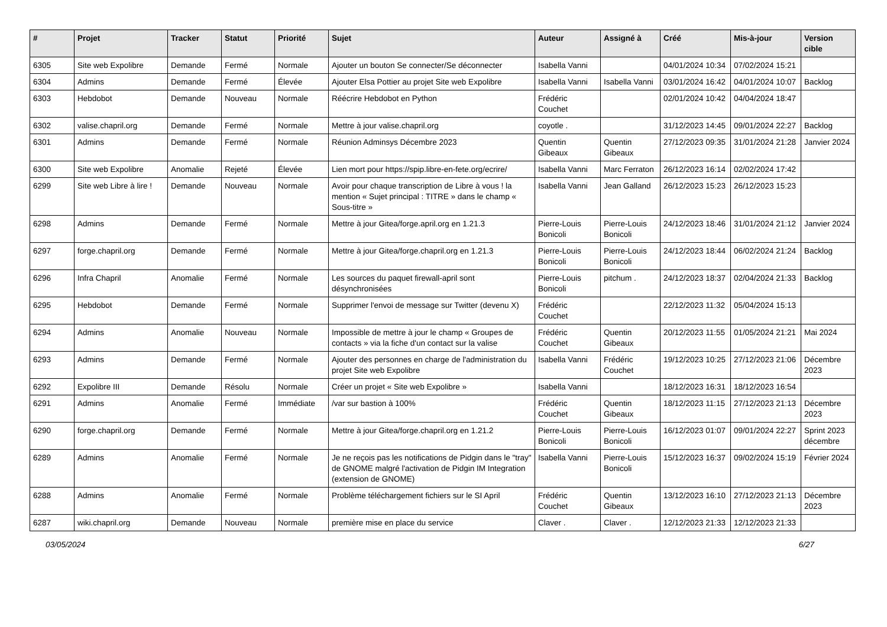| # | Projet | Tracker | Statut | Priorité | Sujet | Auteur | Assigné à | Créé | Mis-à-jour | Version cible |
| --- | --- | --- | --- | --- | --- | --- | --- | --- | --- | --- |
| 6305 | Site web Expolibre | Demande | Fermé | Normale | Ajouter un bouton Se connecter/Se déconnecter | Isabella Vanni | | 04/01/2024 10:34 | 07/02/2024 15:21 | |
| 6304 | Admins | Demande | Fermé | Élevée | Ajouter Elsa Pottier au projet Site web Expolibre | Isabella Vanni | Isabella Vanni | 03/01/2024 16:42 | 04/01/2024 10:07 | Backlog |
| 6303 | Hebdobot | Demande | Nouveau | Normale | Réécrire Hebdobot en Python | Frédéric Couchet | | 02/01/2024 10:42 | 04/04/2024 18:47 | |
| 6302 | valise.chapril.org | Demande | Fermé | Normale | Mettre à jour valise.chapril.org | coyotle . | | 31/12/2023 14:45 | 09/01/2024 22:27 | Backlog |
| 6301 | Admins | Demande | Fermé | Normale | Réunion Adminsys Décembre 2023 | Quentin Gibeaux | Quentin Gibeaux | 27/12/2023 09:35 | 31/01/2024 21:28 | Janvier 2024 |
| 6300 | Site web Expolibre | Anomalie | Rejeté | Élevée | Lien mort pour https://spip.libre-en-fete.org/ecrire/ | Isabella Vanni | Marc Ferraton | 26/12/2023 16:14 | 02/02/2024 17:42 | |
| 6299 | Site web Libre à lire ! | Demande | Nouveau | Normale | Avoir pour chaque transcription de Libre à vous ! la mention « Sujet principal : TITRE » dans le champ « Sous-titre » | Isabella Vanni | Jean Galland | 26/12/2023 15:23 | 26/12/2023 15:23 | |
| 6298 | Admins | Demande | Fermé | Normale | Mettre à jour Gitea/forge.april.org en 1.21.3 | Pierre-Louis Bonicoli | Pierre-Louis Bonicoli | 24/12/2023 18:46 | 31/01/2024 21:12 | Janvier 2024 |
| 6297 | forge.chapril.org | Demande | Fermé | Normale | Mettre à jour Gitea/forge.chapril.org en 1.21.3 | Pierre-Louis Bonicoli | Pierre-Louis Bonicoli | 24/12/2023 18:44 | 06/02/2024 21:24 | Backlog |
| 6296 | Infra Chapril | Anomalie | Fermé | Normale | Les sources du paquet firewall-april sont désynchronisées | Pierre-Louis Bonicoli | pitchum . | 24/12/2023 18:37 | 02/04/2024 21:33 | Backlog |
| 6295 | Hebdobot | Demande | Fermé | Normale | Supprimer l'envoi de message sur Twitter (devenu X) | Frédéric Couchet | | 22/12/2023 11:32 | 05/04/2024 15:13 | |
| 6294 | Admins | Anomalie | Nouveau | Normale | Impossible de mettre à jour le champ « Groupes de contacts » via la fiche d'un contact sur la valise | Frédéric Couchet | Quentin Gibeaux | 20/12/2023 11:55 | 01/05/2024 21:21 | Mai 2024 |
| 6293 | Admins | Demande | Fermé | Normale | Ajouter des personnes en charge de l'administration du projet Site web Expolibre | Isabella Vanni | Frédéric Couchet | 19/12/2023 10:25 | 27/12/2023 21:06 | Décembre 2023 |
| 6292 | Expolibre III | Demande | Résolu | Normale | Créer un projet « Site web Expolibre » | Isabella Vanni | | 18/12/2023 16:31 | 18/12/2023 16:54 | |
| 6291 | Admins | Anomalie | Fermé | Immédiate | /var sur bastion à 100% | Frédéric Couchet | Quentin Gibeaux | 18/12/2023 11:15 | 27/12/2023 21:13 | Décembre 2023 |
| 6290 | forge.chapril.org | Demande | Fermé | Normale | Mettre à jour Gitea/forge.chapril.org en 1.21.2 | Pierre-Louis Bonicoli | Pierre-Louis Bonicoli | 16/12/2023 01:07 | 09/01/2024 22:27 | Sprint 2023 décembre |
| 6289 | Admins | Anomalie | Fermé | Normale | Je ne reçois pas les notifications de Pidgin dans le "tray" de GNOME malgré l'activation de Pidgin IM Integration (extension de GNOME) | Isabella Vanni | Pierre-Louis Bonicoli | 15/12/2023 16:37 | 09/02/2024 15:19 | Février 2024 |
| 6288 | Admins | Anomalie | Fermé | Normale | Problème téléchargement fichiers sur le SI April | Frédéric Couchet | Quentin Gibeaux | 13/12/2023 16:10 | 27/12/2023 21:13 | Décembre 2023 |
| 6287 | wiki.chapril.org | Demande | Nouveau | Normale | première mise en place du service | Claver . | Claver . | 12/12/2023 21:33 | 12/12/2023 21:33 | |
03/05/2024 6/27